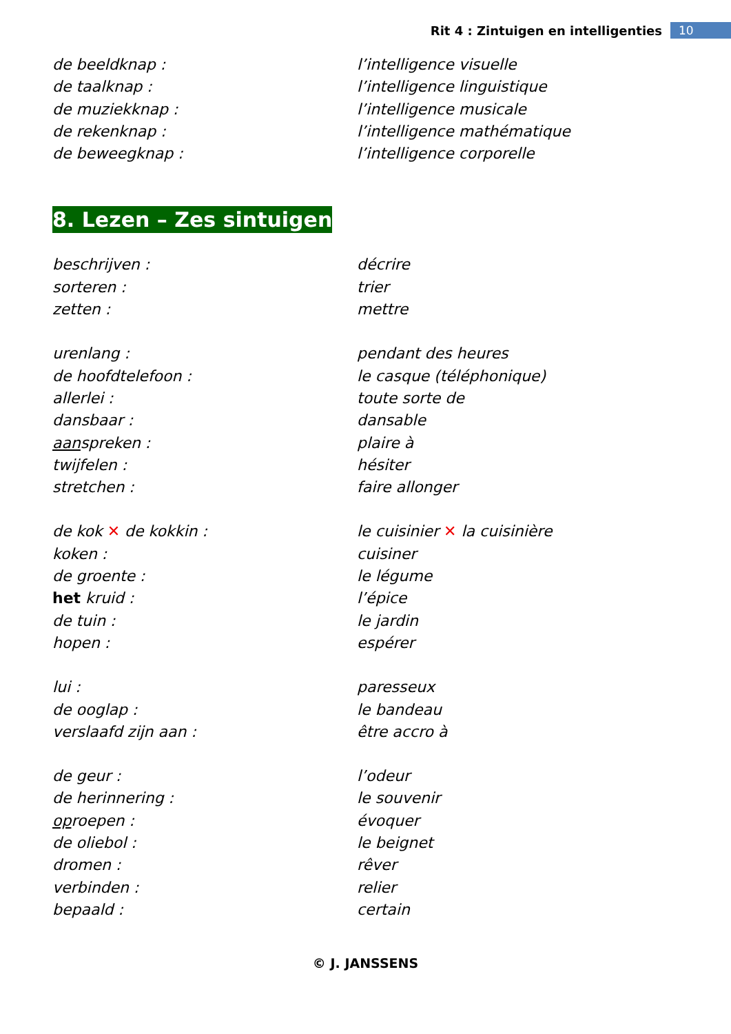Rit 4 : Zintuigen en intelligenties 10
de beeldknap : l’intelligence visuelle
de taalknap : l’intelligence linguistique
de muziekknap : l’intelligence musicale
de rekenknap : l’intelligence mathématique
de beweegknap : l’intelligence corporelle
8. Lezen – Zes sintuigen
beschrijven : décrire
sorteren : trier
zetten : mettre
urenlang : pendant des heures
de hoofdtelefoon : le casque (téléphonique)
allerlei : toute sorte de
dansbaar : dansable
aanspreken : plaire à
twijfelen : hésiter
stretchen : faire allonger
de kok ✕ de kokkin : le cuisinier ✕ la cuisinière
koken : cuisiner
de groente : le légume
het kruid : l’épice
de tuin : le jardin
hopen : espérer
lui : paresseux
de ooglap : le bandeau
verslaafd zijn aan : être accro à
de geur : l’odeur
de herinnering : le souvenir
oproepen : évoquer
de oliebol : le beignet
dromen : rêver
verbinden : relier
bepaald : certain
© J. JANSSENS